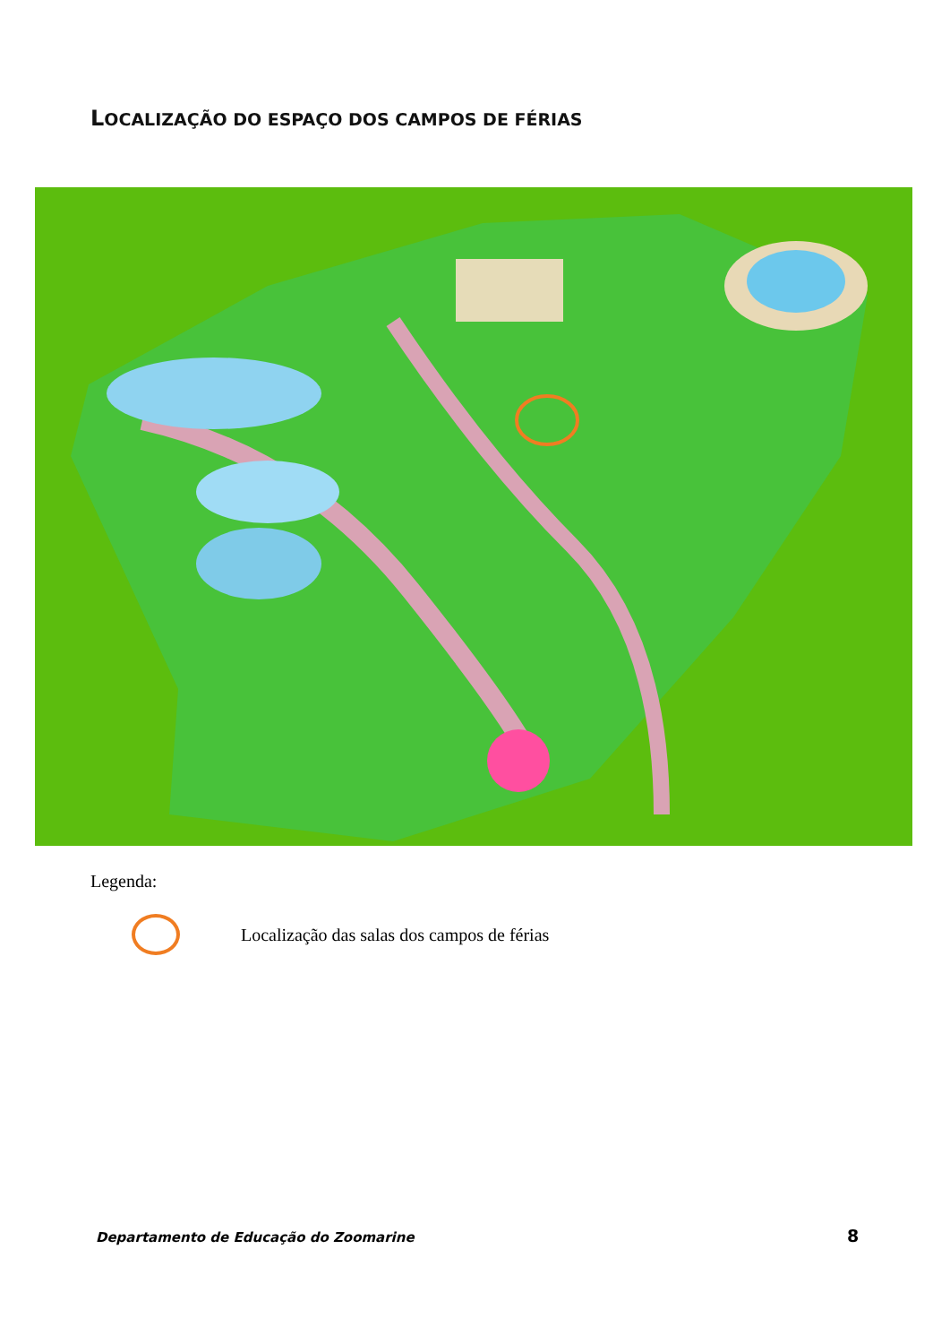LOCALIZAÇÃO DO ESPAÇO DOS CAMPOS DE FÉRIAS
Legenda:
Localização das salas dos campos de férias
Departamento de Educação do Zoomarine
8